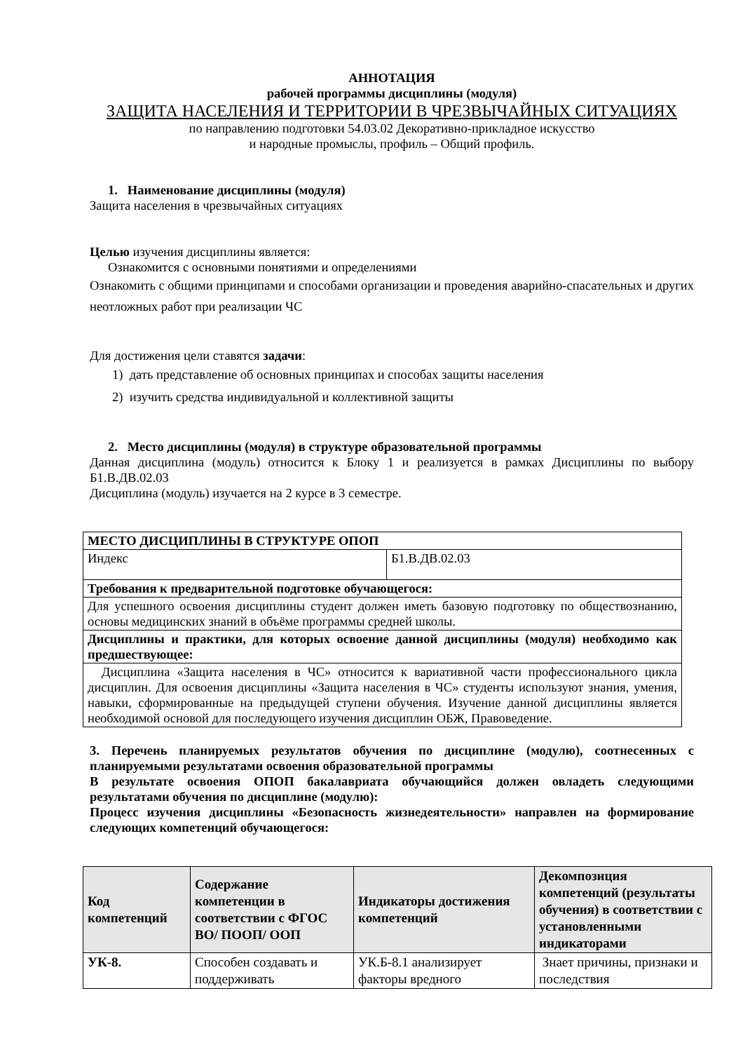АННОТАЦИЯ
рабочей программы дисциплины (модуля)
ЗАЩИТА НАСЕЛЕНИЯ И ТЕРРИТОРИИ В ЧРЕЗВЫЧАЙНЫХ СИТУАЦИЯХ
по направлению подготовки 54.03.02 Декоративно-прикладное искусство
и народные промыслы, профиль – Общий профиль.
1. Наименование дисциплины (модуля)
Защита населения в чрезвычайных ситуациях
Целью изучения дисциплины является:
Ознакомится с основными понятиями и определениями
Ознакомить с общими принципами и способами организации и проведения аварийно-спасательных и других неотложных работ при реализации ЧС
Для достижения цели ставятся задачи:
1) дать представление об основных принципах и способах защиты населения
2) изучить средства индивидуальной и коллективной защиты
2. Место дисциплины (модуля) в структуре образовательной программы
Данная дисциплина (модуль) относится к Блоку 1 и реализуется в рамках Дисциплины по выбору Б1.В.ДВ.02.03
Дисциплина (модуль) изучается на 2 курсе в 3 семестре.
| МЕСТО ДИСЦИПЛИНЫ В СТРУКТУРЕ ОПОП | |
| Индекс | Б1.В.ДВ.02.03 |
| Требования к предварительной подготовке обучающегося: | |
| Для успешного освоения дисциплины студент должен иметь базовую подготовку по обществознанию, основы медицинских знаний в объёме программы средней школы. | |
| Дисциплины и практики, для которых освоение данной дисциплины (модуля) необходимо как предшествующее: | |
| Дисциплина «Защита населения в ЧС» относится к вариативной части профессионального цикла дисциплин. Для освоения дисциплины «Защита населения в ЧС» студенты используют знания, умения, навыки, сформированные на предыдущей ступени обучения. Изучение данной дисциплины является необходимой основой для последующего изучения дисциплин ОБЖ, Правоведение. | |
3. Перечень планируемых результатов обучения по дисциплине (модулю), соотнесенных с планируемыми результатами освоения образовательной программы
В результате освоения ОПОП бакалавриата обучающийся должен овладеть следующими результатами обучения по дисциплине (модулю):
Процесс изучения дисциплины «Безопасность жизнедеятельности» направлен на формирование следующих компетенций обучающегося:
| Код компетенций | Содержание компетенции в соответствии с ФГОС ВО/ ПООП/ ООП | Индикаторы достижения компетенций | Декомпозиция компетенций (результаты обучения) в соответствии с установленными индикаторами |
| --- | --- | --- | --- |
| УК-8. | Способен создавать и поддерживать | УК.Б-8.1 анализирует факторы вредного | Знает причины, признаки и последствия |